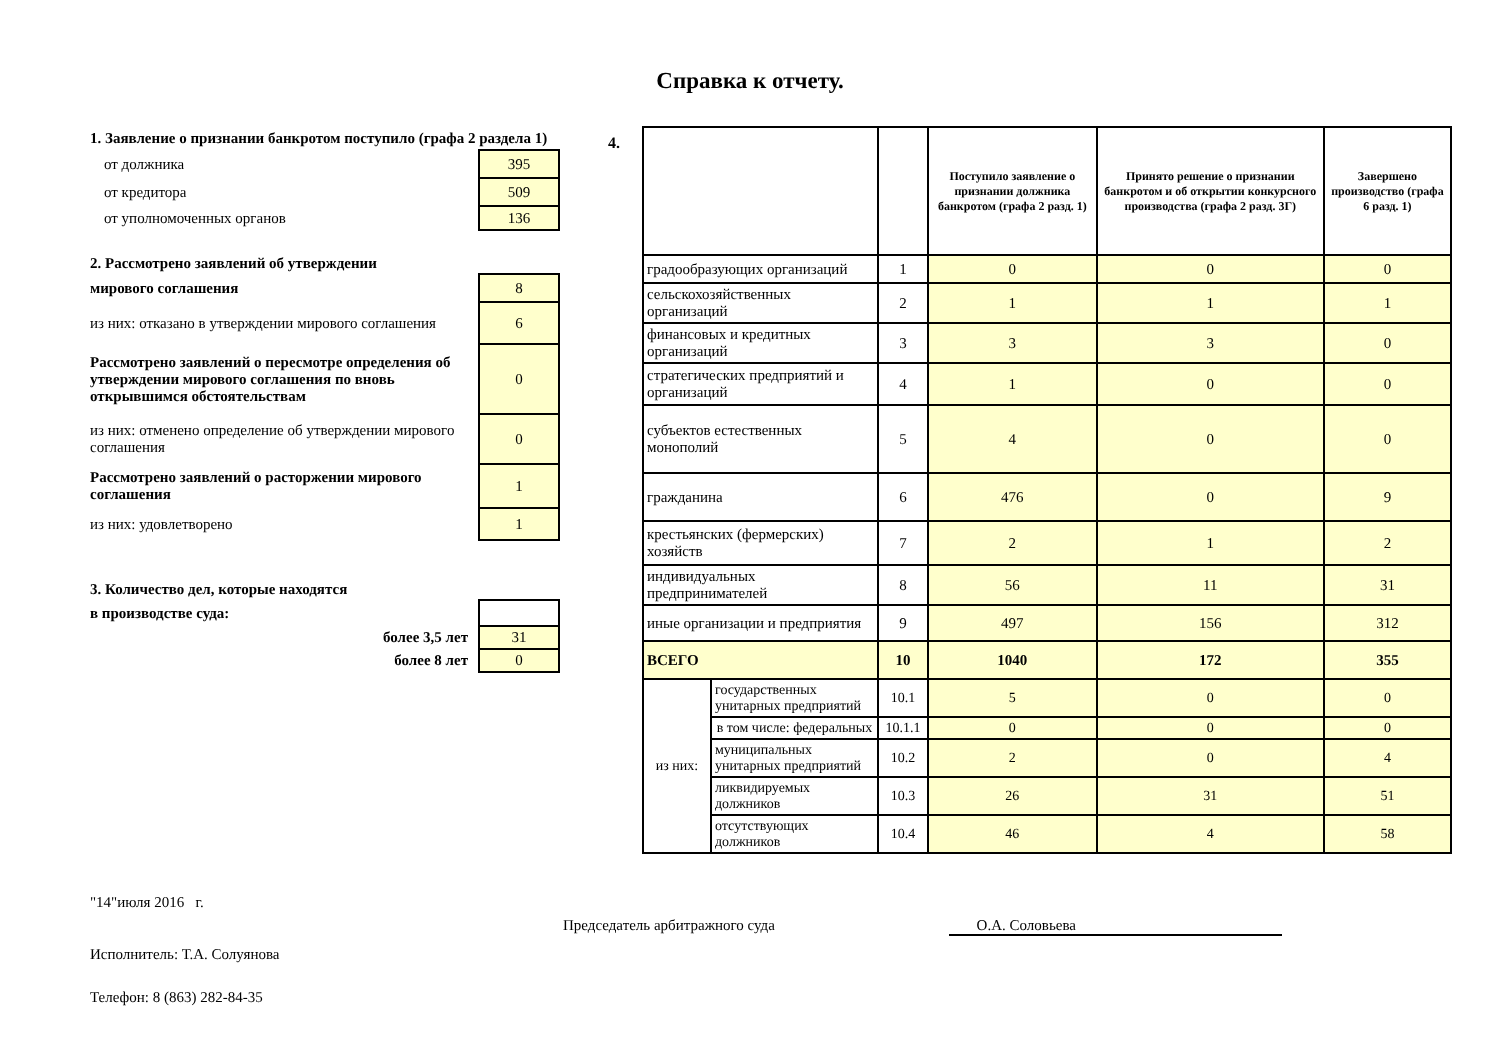Справка к отчету.
| 1. Заявление о признании банкротом поступило (графа 2 раздела 1) | |
| от должника | 395 |
| от кредитора | 509 |
| от уполномоченных органов | 136 |
| 2. Рассмотрено заявлений об утверждении | |
| мирового соглашения | 8 |
| из них: отказано в утверждении мирового соглашения | 6 |
| Рассмотрено заявлений о пересмотре определения об утверждении мирового соглашения по вновь открывшимся обстоятельствам | 0 |
| из них: отменено определение об утверждении мирового соглашения | 0 |
| Рассмотрено заявлений о расторжении мирового соглашения | 1 |
| из них: удовлетворено | 1 |
| 3. Количество дел, которые находятся | |
| в производстве суда: | |
| более 3,5 лет | 31 |
| более 8 лет | 0 |
4.
| | | | Поступило заявление о признании должника банкротом (графа 2 разд. 1) | Принято решение о признании банкротом и об открытии конкурсного производства (графа 2 разд. 3Г) | Завершено производство (графа 6 разд. 1) |
| --- | --- | --- | --- | --- | --- |
| градообразующих организаций | | 1 | 0 | 0 | 0 |
| сельскохозяйственных организаций | | 2 | 1 | 1 | 1 |
| финансовых и кредитных организаций | | 3 | 3 | 3 | 0 |
| стратегических предприятий и организаций | | 4 | 1 | 0 | 0 |
| субъектов естественных монополий | | 5 | 4 | 0 | 0 |
| гражданина | | 6 | 476 | 0 | 9 |
| крестьянских (фермерских) хозяйств | | 7 | 2 | 1 | 2 |
| индивидуальных предпринимателей | | 8 | 56 | 11 | 31 |
| иные организации и предприятия | | 9 | 497 | 156 | 312 |
| ВСЕГО | | 10 | 1040 | 172 | 355 |
| из них: | государственных унитарных предприятий | 10.1 | 5 | 0 | 0 |
| | в том числе: федеральных | 10.1.1 | 0 | 0 | 0 |
| | муниципальных унитарных предприятий | 10.2 | 2 | 0 | 4 |
| | ликвидируемых должников | 10.3 | 26 | 31 | 51 |
| | отсутствующих должников | 10.4 | 46 | 4 | 58 |
"14"июля 2016 г.
Председатель арбитражного суда О.А. Соловьева
Исполнитель: Т.А. Солуянова
Телефон: 8 (863) 282-84-35